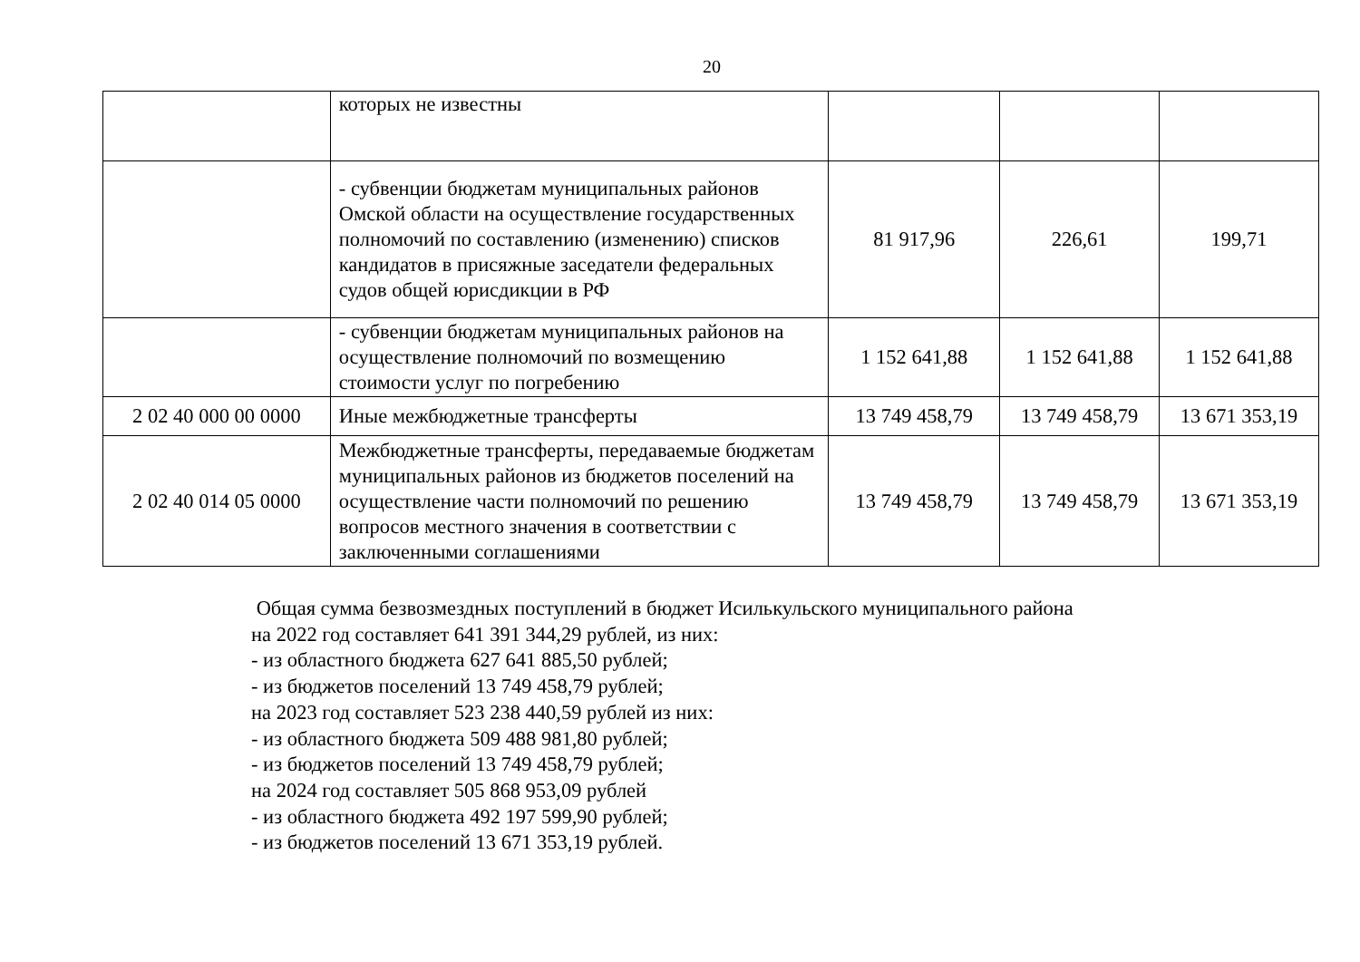20
| | которых не известны | | | |
| | - субвенции бюджетам муниципальных районов Омской области на осуществление государственных полномочий по составлению (изменению) списков кандидатов в присяжные заседатели федеральных судов общей юрисдикции в РФ | 81 917,96 | 226,61 | 199,71 |
| | - субвенции бюджетам муниципальных районов на осуществление полномочий по возмещению стоимости услуг по погребению | 1 152 641,88 | 1 152 641,88 | 1 152 641,88 |
| 2 02 40 000 00 0000 | Иные межбюджетные трансферты | 13 749 458,79 | 13 749 458,79 | 13 671 353,19 |
| 2 02 40 014 05 0000 | Межбюджетные трансферты, передаваемые бюджетам муниципальных районов из бюджетов поселений на осуществление части полномочий по решению вопросов местного значения в соответствии с заключенными соглашениями | 13 749 458,79 | 13 749 458,79 | 13 671 353,19 |
Общая сумма безвозмездных поступлений в бюджет Исилькульского муниципального района
на 2022 год составляет 641 391 344,29 рублей, из них:
- из областного бюджета 627 641 885,50 рублей;
- из бюджетов поселений 13 749 458,79 рублей;
на 2023 год составляет 523 238 440,59 рублей из них:
- из областного бюджета 509 488 981,80 рублей;
- из бюджетов поселений 13 749 458,79 рублей;
на 2024 год составляет 505 868 953,09 рублей
- из областного бюджета 492 197 599,90 рублей;
- из бюджетов поселений 13 671 353,19 рублей.